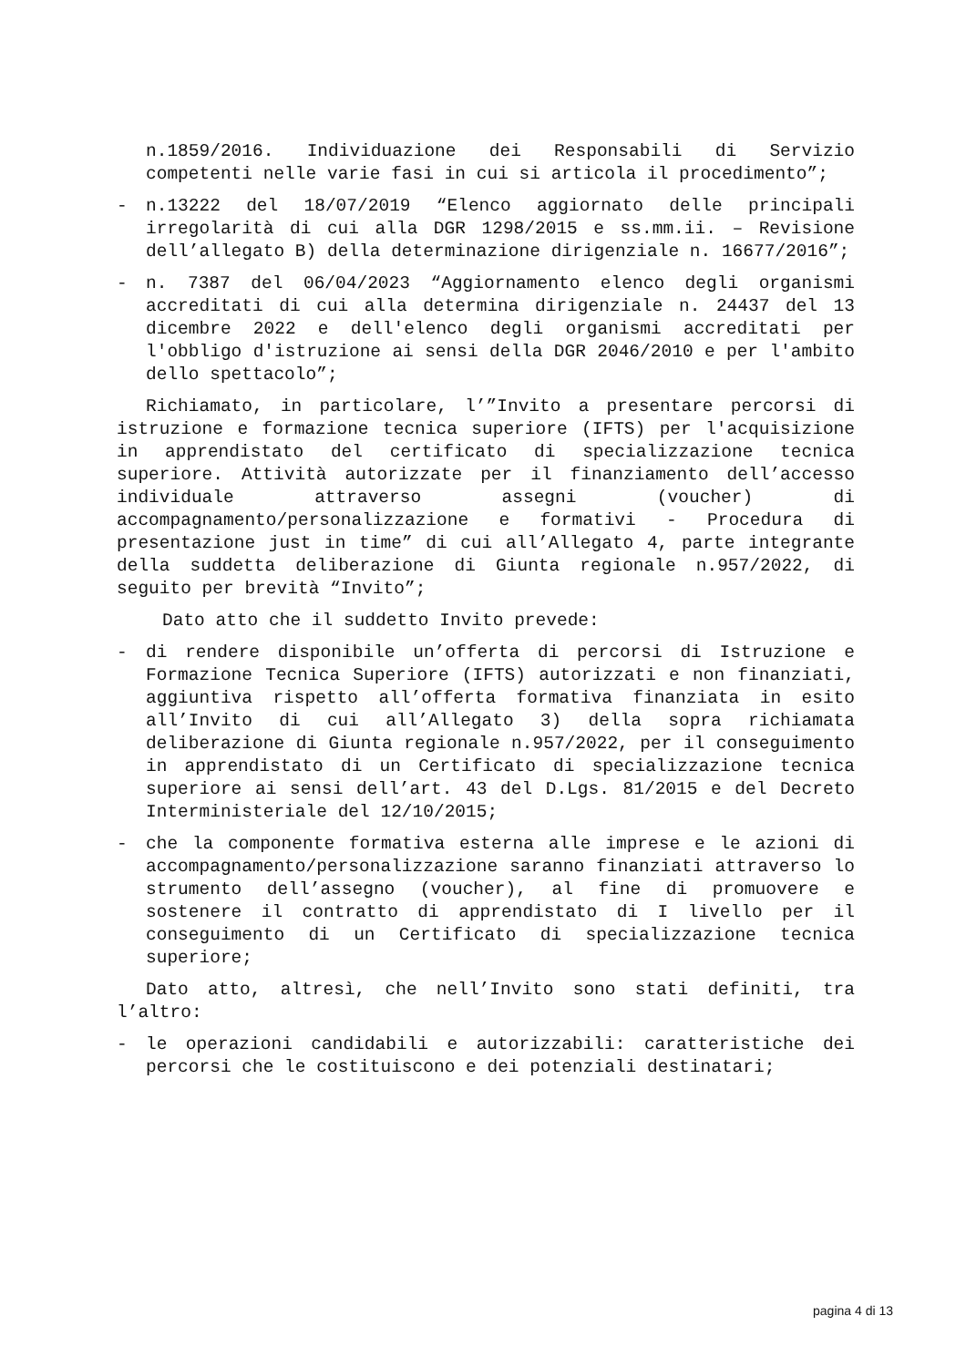n.1859/2016. Individuazione dei Responsabili di Servizio competenti nelle varie fasi in cui si articola il procedimento”;
- n.13222 del 18/07/2019 “Elenco aggiornato delle principali irregolarità di cui alla DGR 1298/2015 e ss.mm.ii. – Revisione dell’allegato B) della determinazione dirigenziale n. 16677/2016”;
- n. 7387 del 06/04/2023 “Aggiornamento elenco degli organismi accreditati di cui alla determina dirigenziale n. 24437 del 13 dicembre 2022 e dell'elenco degli organismi accreditati per l'obbligo d'istruzione ai sensi della DGR 2046/2010 e per l'ambito dello spettacolo”;
Richiamato, in particolare, l’”Invito a presentare percorsi di istruzione e formazione tecnica superiore (IFTS) per l'acquisizione in apprendistato del certificato di specializzazione tecnica superiore. Attività autorizzate per il finanziamento dell’accesso individuale attraverso assegni (voucher) di accompagnamento/personalizzazione e formativi - Procedura di presentazione just in time” di cui all’Allegato 4, parte integrante della suddetta deliberazione di Giunta regionale n.957/2022, di seguito per brevità “Invito”;
Dato atto che il suddetto Invito prevede:
- di rendere disponibile un’offerta di percorsi di Istruzione e Formazione Tecnica Superiore (IFTS) autorizzati e non finanziati, aggiuntiva rispetto all’offerta formativa finanziata in esito all’Invito di cui all’Allegato 3) della sopra richiamata deliberazione di Giunta regionale n.957/2022, per il conseguimento in apprendistato di un Certificato di specializzazione tecnica superiore ai sensi dell’art. 43 del D.Lgs. 81/2015 e del Decreto Interministeriale del 12/10/2015;
- che la componente formativa esterna alle imprese e le azioni di accompagnamento/personalizzazione saranno finanziati attraverso lo strumento dell’assegno (voucher), al fine di promuovere e sostenere il contratto di apprendistato di I livello per il conseguimento di un Certificato di specializzazione tecnica superiore;
Dato atto, altresì, che nell’Invito sono stati definiti, tra l’altro:
- le operazioni candidabili e autorizzabili: caratteristiche dei percorsi che le costituiscono e dei potenziali destinatari;
pagina 4 di 13